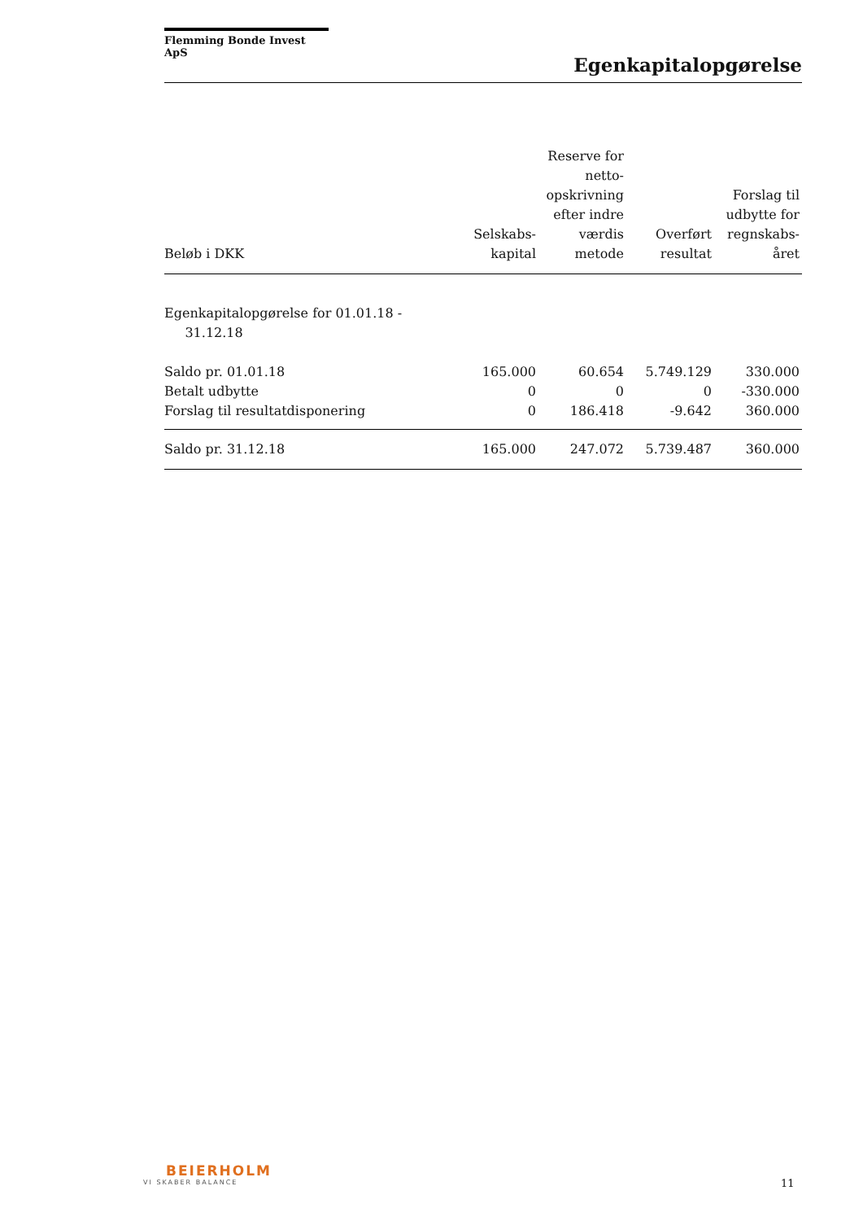Flemming Bonde Invest ApS
Egenkapitalopgørelse
| Beløb i DKK | Selskabs- kapital | Reserve for netto- opskrivning efter indre værdis metode | Overført resultat | Forslag til udbytte for regnskabs- året |
| --- | --- | --- | --- | --- |
| Egenkapitalopgørelse for 01.01.18 - 31.12.18 | | | | |
| Saldo pr. 01.01.18 | 165.000 | 60.654 | 5.749.129 | 330.000 |
| Betalt udbytte | 0 | 0 | 0 | -330.000 |
| Forslag til resultatdisponering | 0 | 186.418 | -9.642 | 360.000 |
| Saldo pr. 31.12.18 | 165.000 | 247.072 | 5.739.487 | 360.000 |
BEIERHOLM
VI SKABER BALANCE
11